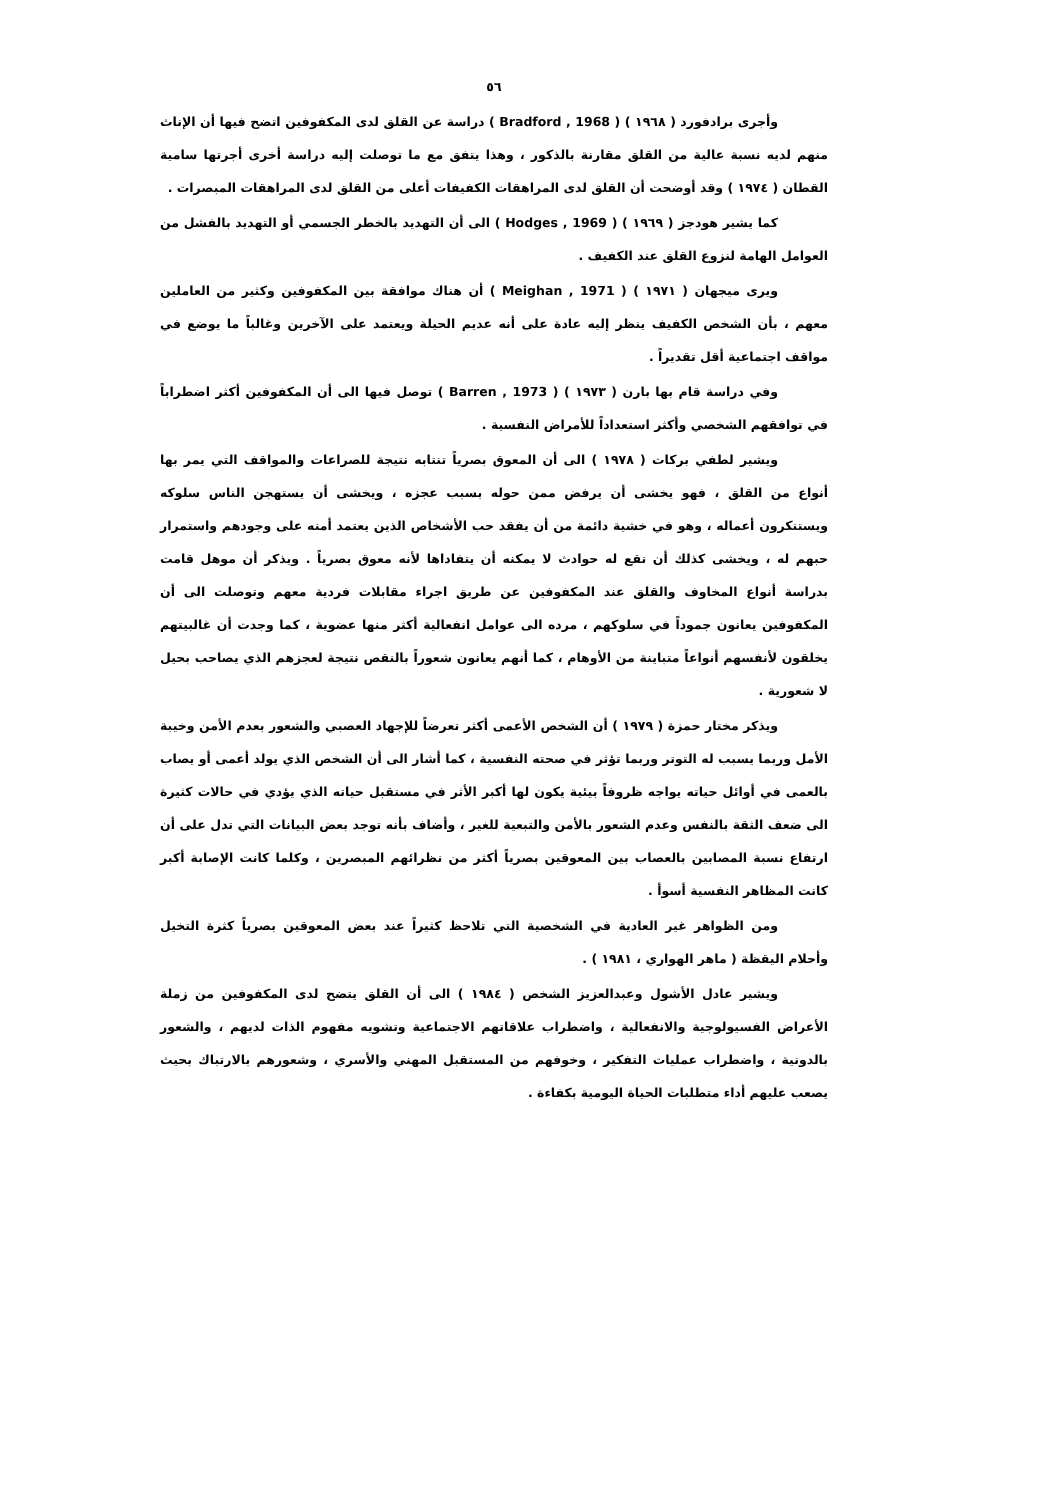٥٦
وأجرى برادفورد ( ١٩٦٨ ) ( Bradford , 1968 ) دراسة عن القلق لدى المكفوفين اتضح فيها أن الإناث منهم لديه نسبة عالية من القلق مقارنة بالذكور ، وهذا يتفق مع ما توصلت إليه دراسة أخرى أجرتها سامية القطان ( ١٩٧٤ ) وقد أوضحت أن القلق لدى المراهقات الكفيفات أعلى من القلق لدى المراهقات المبصرات .
كما يشير هودجز ( ١٩٦٩ ) ( Hodges , 1969 ) الى أن التهديد بالخطر الجسمي أو التهديد بالفشل من العوامل الهامة لنزوع القلق عند الكفيف .
ويرى ميجهان ( ١٩٧١ ) ( Meighan , 1971 ) أن هناك موافقة بين المكفوفين وكثير من العاملين معهم ، بأن الشخص الكفيف ينظر إليه عادة على أنه عديم الحيلة ويعتمد على الآخرين وغالباً ما يوضع في مواقف اجتماعية أقل تقديراً .
وفي دراسة قام بها بارن ( ١٩٧٣ ) ( Barren , 1973 ) توصل فيها الى أن المكفوفين أكثر اضطراباً في توافقهم الشخصي وأكثر استعداداً للأمراض النفسية .
ويشير لطفي بركات ( ١٩٧٨ ) الى أن المعوق بصرياً تنتابه نتيجة للصراعات والمواقف التي يمر بها أنواع من القلق ، فهو يخشى أن يرفض ممن حوله بسبب عجزه ، ويخشى أن يستهجن الناس سلوكه ويستنكرون أعماله ، وهو في خشية دائمة من أن يفقد حب الأشخاص الذين يعتمد أمنه على وجودهم واستمرار حبهم له ، ويخشى كذلك أن تقع له حوادث لا يمكنه أن يتفاداها لأنه معوق بصرياً . ويذكر أن موهل قامت بدراسة أنواع المخاوف والقلق عند المكفوفين عن طريق اجراء مقابلات فردية معهم وتوصلت الى أن المكفوفين يعانون جموداً في سلوكهم ، مرده الى عوامل انفعالية أكثر منها عضوية ، كما وجدت أن غالبيتهم يخلقون لأنفسهم أنواعاً متباينة من الأوهام ، كما أنهم يعانون شعوراً بالنقص نتيجة لعجزهم الذي يصاحب بحيل لا شعورية .
ويذكر مختار حمزة ( ١٩٧٩ ) أن الشخص الأعمى أكثر تعرضاً للإجهاد العصبي والشعور بعدم الأمن وخيبة الأمل وربما يسبب له التوتر وربما تؤثر في صحته النفسية ، كما أشار الى أن الشخص الذي يولد أعمى أو يصاب بالعمى في أوائل حياته يواجه ظروفاً بيئية يكون لها أكبر الأثر في مستقبل حياته الذي يؤدي في حالات كثيرة الى ضعف الثقة بالنفس وعدم الشعور بالأمن والتبعية للغير ، وأضاف بأنه توجد بعض البيانات التي تدل على أن ارتفاع نسبة المصابين بالعصاب بين المعوقين بصرياً أكثر من نظرائهم المبصرين ، وكلما كانت الإصابة أكبر كانت المظاهر النفسية أسوأ .
ومن الظواهر غير العادية في الشخصية التي تلاحظ كثيراً عند بعض المعوقين بصرياً كثرة التخيل وأحلام اليقظة ( ماهر الهواري ، ١٩٨١ ) .
ويشير عادل الأشول وعبدالعزيز الشخص ( ١٩٨٤ ) الى أن القلق يتضح لدى المكفوفين من زملة الأعراض الفسيولوجية والانفعالية ، واضطراب علاقاتهم الاجتماعية وتشويه مفهوم الذات لديهم ، والشعور بالدونية ، واضطراب عمليات التفكير ، وخوفهم من المستقبل المهني والأسري ، وشعورهم بالارتباك بحيث يصعب عليهم أداء متطلبات الحياة اليومية بكفاءة .